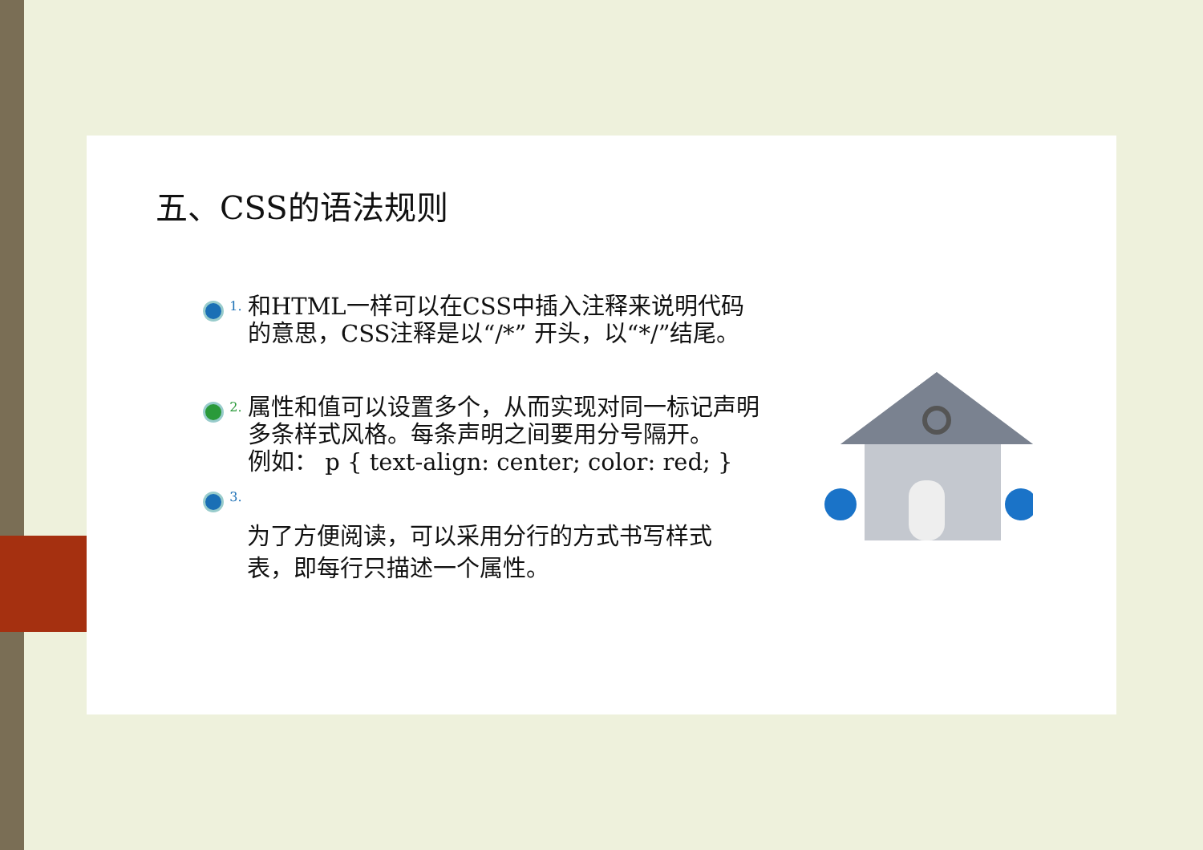五、CSS的语法规则
1.
和HTML一样可以在CSS中插入注释来说明代码的意思，CSS注释是以“/*” 开头，以“*/”结尾。
2.
属性和值可以设置多个，从而实现对同一标记声明多条样式风格。每条声明之间要用分号隔开。
例如： p { text-align: center; color: red; }
3.
为了方便阅读，可以采用分行的方式书写样式表，即每行只描述一个属性。